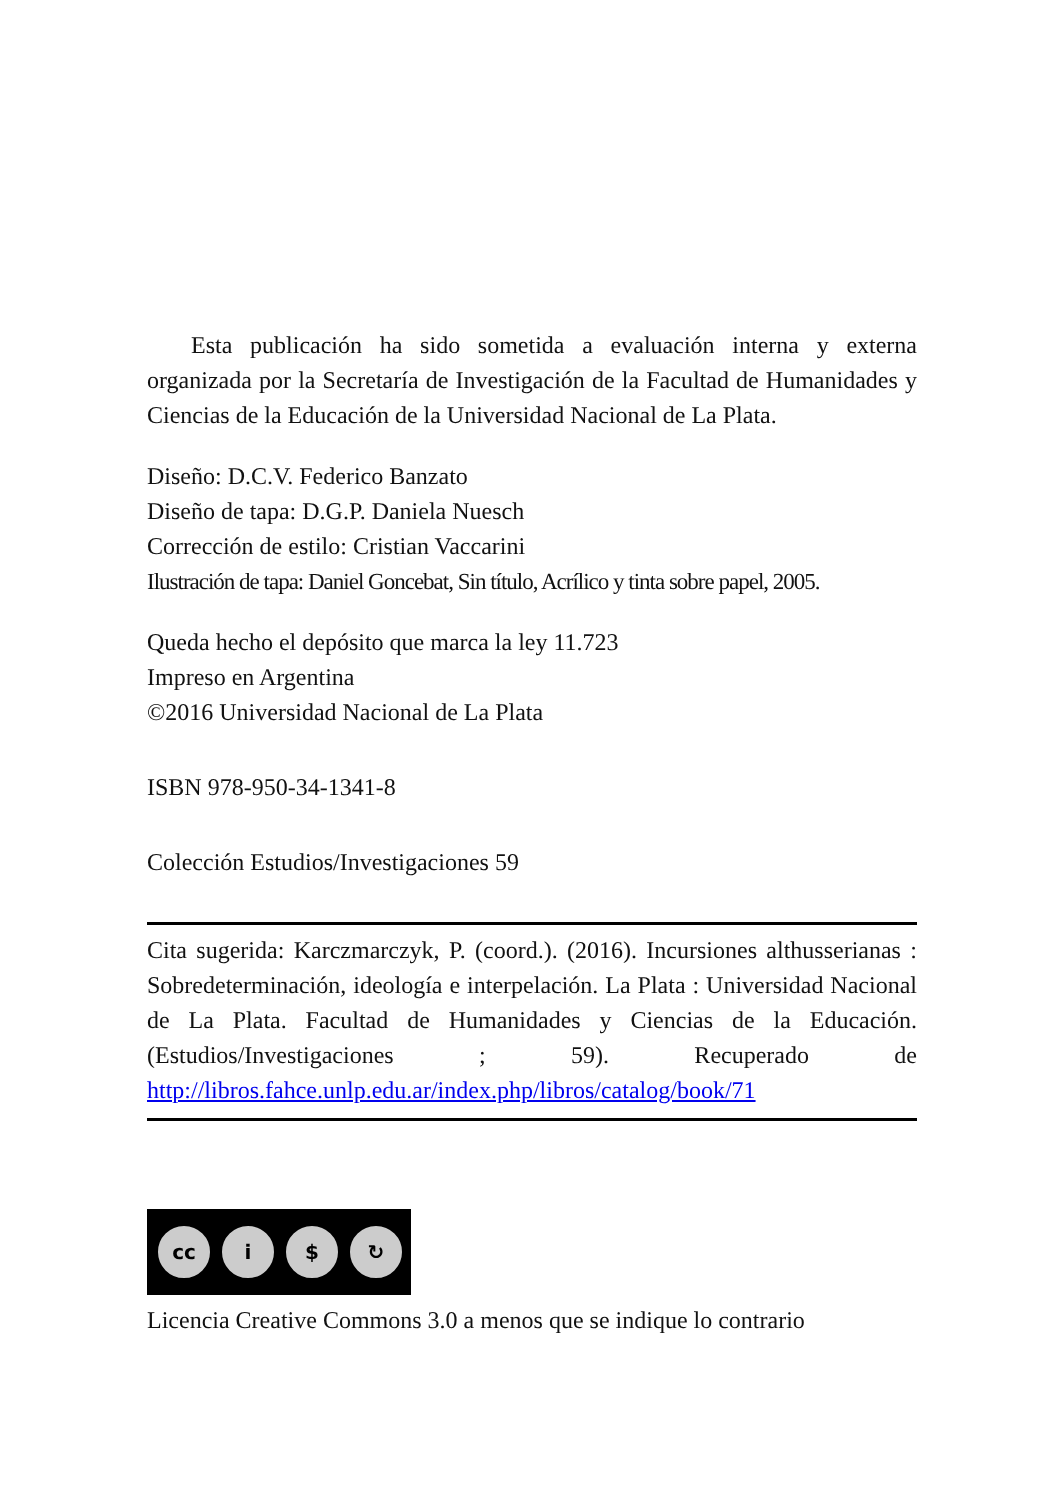Esta publicación ha sido sometida a evaluación interna y externa organizada por la Secretaría de Investigación de la Facultad de Humanidades y Ciencias de la Educación de la Universidad Nacional de La Plata.
Diseño: D.C.V. Federico Banzato
Diseño de tapa: D.G.P. Daniela Nuesch
Corrección de estilo: Cristian Vaccarini
Ilustración de tapa: Daniel Goncebat, Sin título, Acrílico y tinta sobre papel, 2005.
Queda hecho el depósito que marca la ley 11.723
Impreso en Argentina
©2016 Universidad Nacional de La Plata
ISBN 978-950-34-1341-8
Colección Estudios/Investigaciones 59
Cita sugerida: Karczmarczyk, P. (coord.). (2016). Incursiones althusserianas : Sobredeterminación, ideología e interpelación. La Plata : Universidad Nacional de La Plata. Facultad de Humanidades y Ciencias de la Educación. (Estudios/Investigaciones ; 59). Recuperado de http://libros.fahce.unlp.edu.ar/index.php/libros/catalog/book/71
cc i $ ↻
Licencia Creative Commons 3.0 a menos que se indique lo contrario